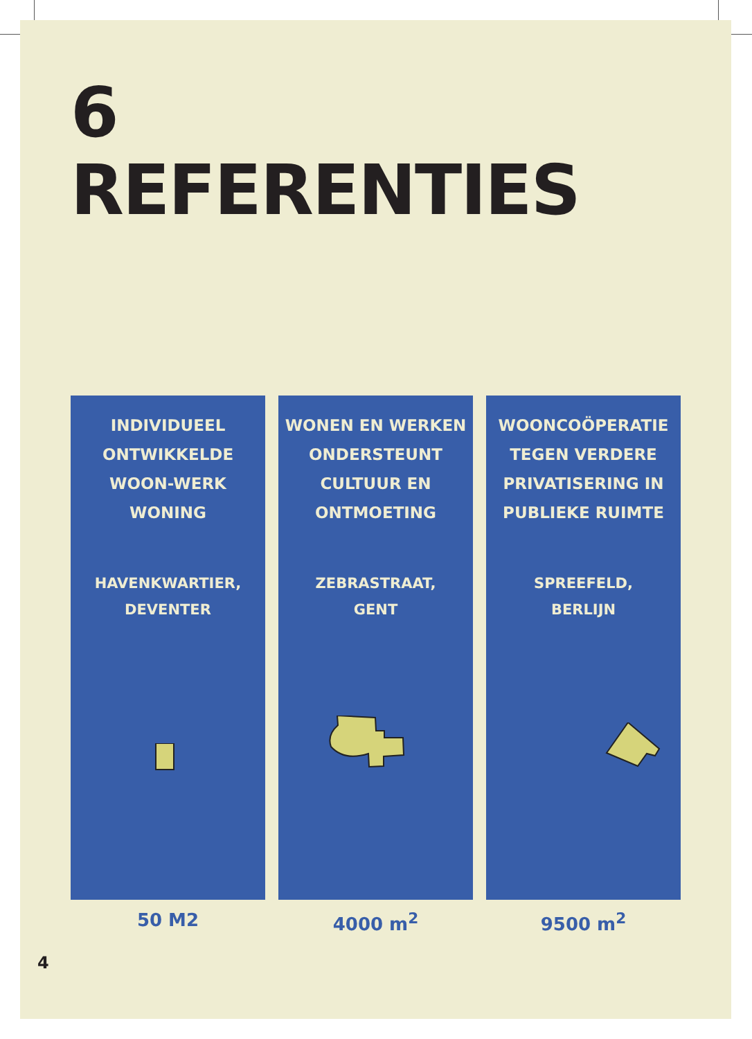6
REFERENTIES
INDIVIDUEEL
ONTWIKKELDE
WOON-WERK
WONING
HAVENKWARTIER,
DEVENTER
50 M2
WONEN EN WERKEN
ONDERSTEUNT
CULTUUR EN
ONTMOETING
ZEBRASTRAAT,
GENT
4000 m<sup>2</sup>
WOONCOÖPERATIE
TEGEN VERDERE
PRIVATISERING IN
PUBLIEKE RUIMTE
SPREEFELD,
BERLIJN
9500 m<sup>2</sup>
4